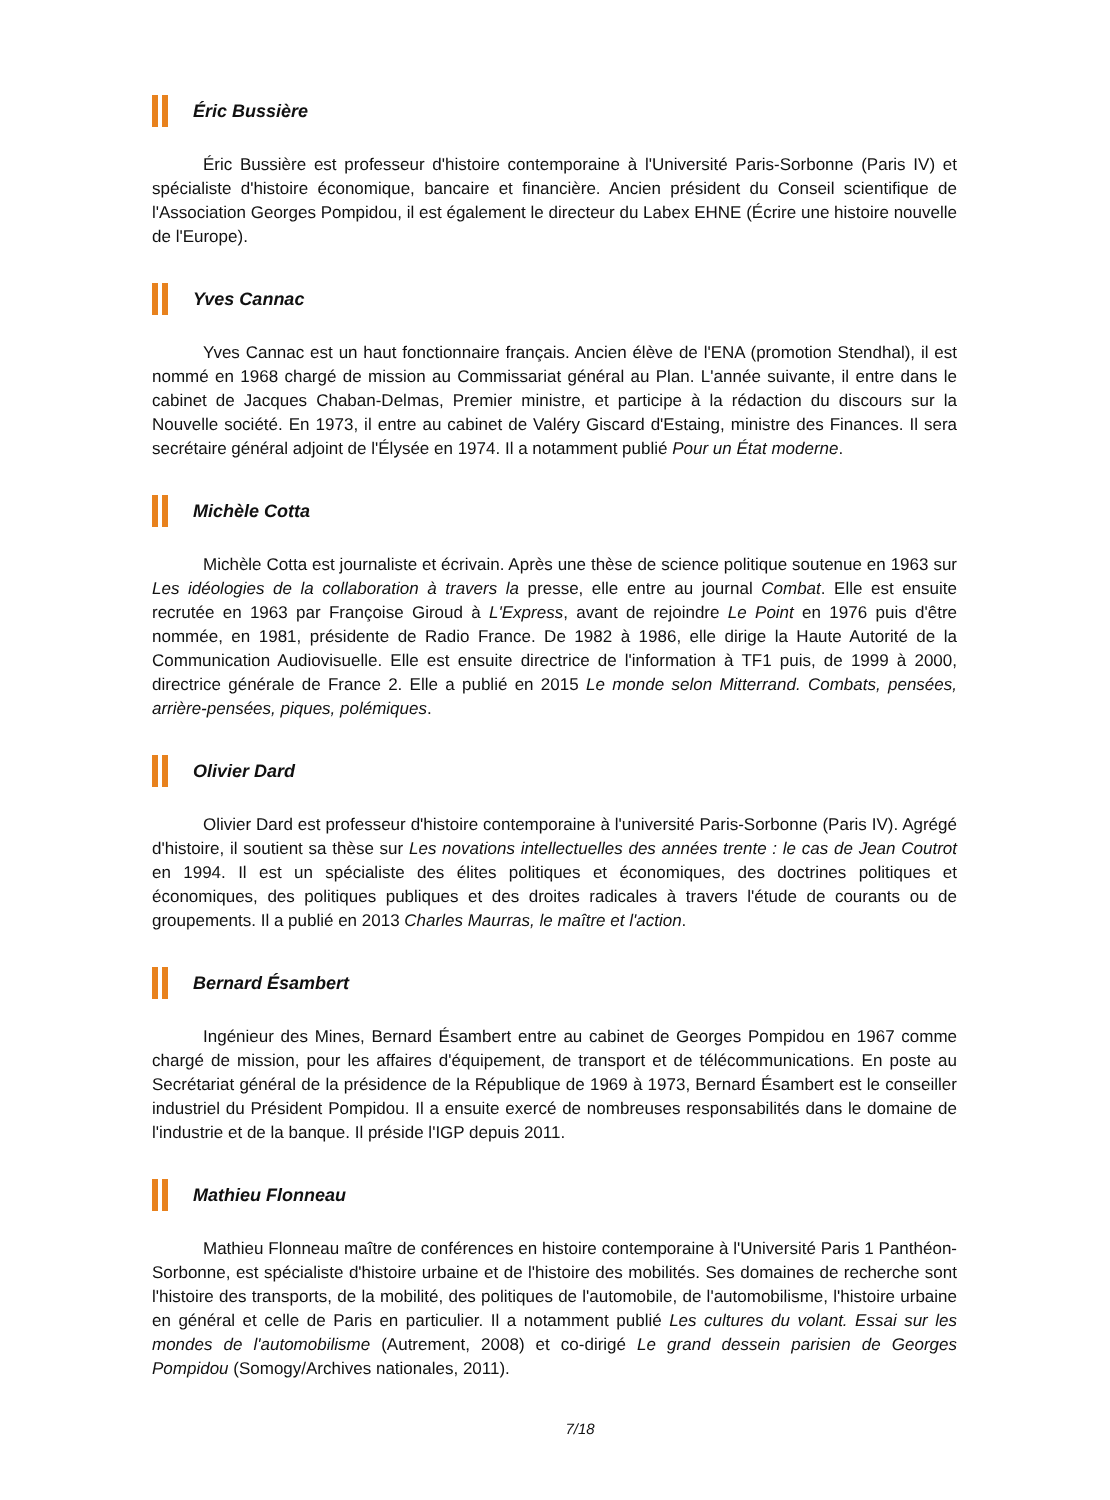Éric Bussière
Éric Bussière est professeur d'histoire contemporaine à l'Université Paris-Sorbonne (Paris IV) et spécialiste d'histoire économique, bancaire et financière. Ancien président du Conseil scientifique de l'Association Georges Pompidou, il est également le directeur du Labex EHNE (Écrire une histoire nouvelle de l'Europe).
Yves Cannac
Yves Cannac est un haut fonctionnaire français. Ancien élève de l'ENA (promotion Stendhal), il est nommé en 1968 chargé de mission au Commissariat général au Plan. L'année suivante, il entre dans le cabinet de Jacques Chaban-Delmas, Premier ministre, et participe à la rédaction du discours sur la Nouvelle société. En 1973, il entre au cabinet de Valéry Giscard d'Estaing, ministre des Finances. Il sera secrétaire général adjoint de l'Élysée en 1974. Il a notamment publié Pour un État moderne.
Michèle Cotta
Michèle Cotta est journaliste et écrivain. Après une thèse de science politique soutenue en 1963 sur Les idéologies de la collaboration à travers la presse, elle entre au journal Combat. Elle est ensuite recrutée en 1963 par Françoise Giroud à L'Express, avant de rejoindre Le Point en 1976 puis d'être nommée, en 1981, présidente de Radio France. De 1982 à 1986, elle dirige la Haute Autorité de la Communication Audiovisuelle. Elle est ensuite directrice de l'information à TF1 puis, de 1999 à 2000, directrice générale de France 2. Elle a publié en 2015 Le monde selon Mitterrand. Combats, pensées, arrière-pensées, piques, polémiques.
Olivier Dard
Olivier Dard est professeur d'histoire contemporaine à l'université Paris-Sorbonne (Paris IV). Agrégé d'histoire, il soutient sa thèse sur Les novations intellectuelles des années trente : le cas de Jean Coutrot en 1994. Il est un spécialiste des élites politiques et économiques, des doctrines politiques et économiques, des politiques publiques et des droites radicales à travers l'étude de courants ou de groupements. Il a publié en 2013 Charles Maurras, le maître et l'action.
Bernard Ésambert
Ingénieur des Mines, Bernard Ésambert entre au cabinet de Georges Pompidou en 1967 comme chargé de mission, pour les affaires d'équipement, de transport et de télécommunications. En poste au Secrétariat général de la présidence de la République de 1969 à 1973, Bernard Ésambert est le conseiller industriel du Président Pompidou. Il a ensuite exercé de nombreuses responsabilités dans le domaine de l'industrie et de la banque. Il préside l'IGP depuis 2011.
Mathieu Flonneau
Mathieu Flonneau maître de conférences en histoire contemporaine à l'Université Paris 1 Panthéon-Sorbonne, est spécialiste d'histoire urbaine et de l'histoire des mobilités. Ses domaines de recherche sont l'histoire des transports, de la mobilité, des politiques de l'automobile, de l'automobilisme, l'histoire urbaine en général et celle de Paris en particulier. Il a notamment publié Les cultures du volant. Essai sur les mondes de l'automobilisme (Autrement, 2008) et co-dirigé Le grand dessein parisien de Georges Pompidou (Somogy/Archives nationales, 2011).
7/18